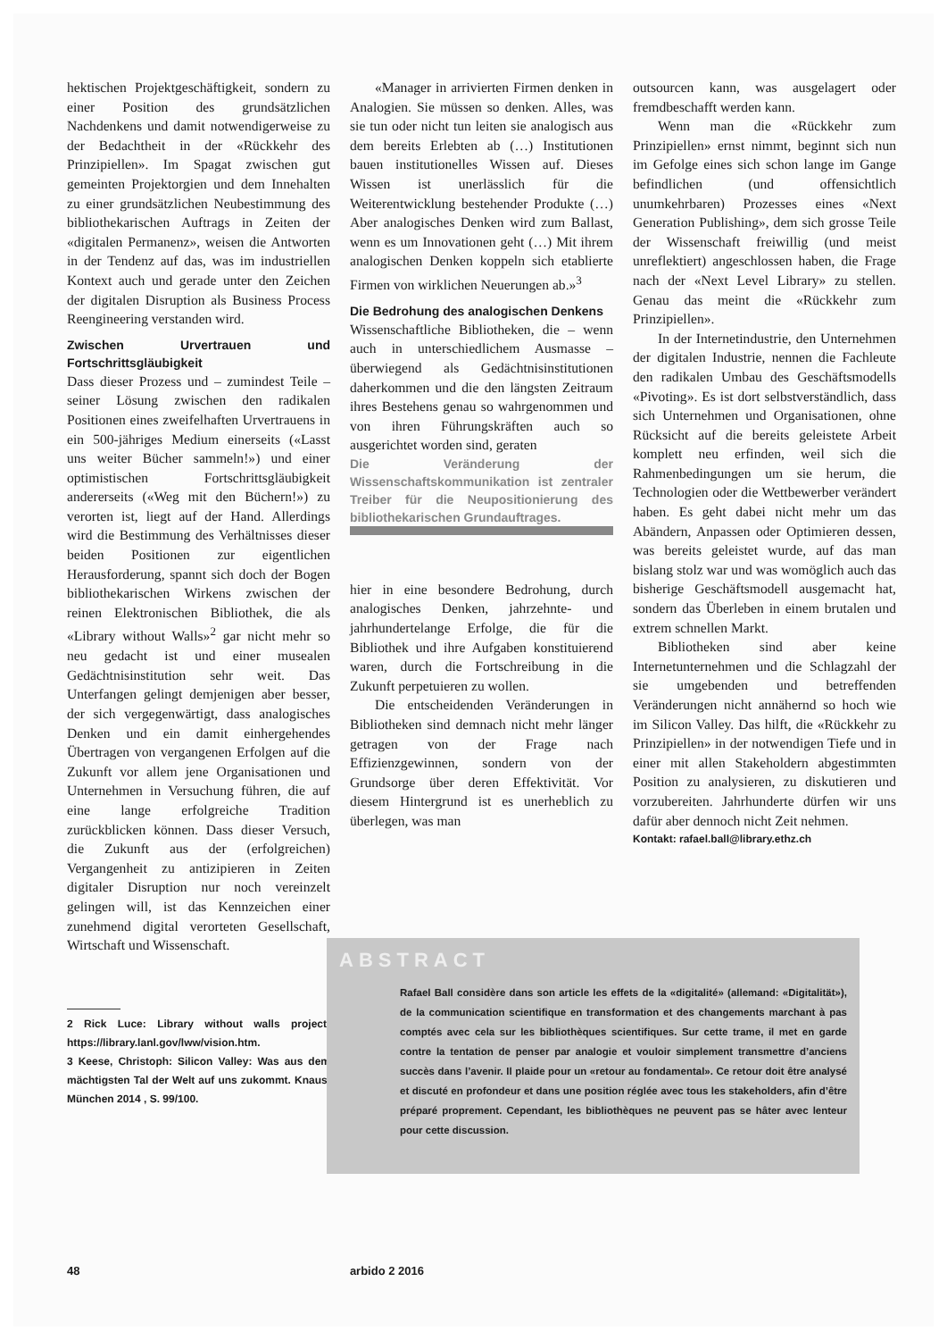hektischen Projektgeschäftigkeit, sondern zu einer Position des grundsätzlichen Nachdenkens und damit notwendigerweise zu der Bedachtheit in der «Rückkehr des Prinzipiellen». Im Spagat zwischen gut gemeinten Projektorgien und dem Innehalten zu einer grundsätzlichen Neubestimmung des bibliothekarischen Auftrags in Zeiten der «digitalen Permanenz», weisen die Antworten in der Tendenz auf das, was im industriellen Kontext auch und gerade unter den Zeichen der digitalen Disruption als Business Process Reengineering verstanden wird.
Zwischen Urvertrauen und Fortschrittsgläubigkeit
Dass dieser Prozess und – zumindest Teile – seiner Lösung zwischen den radikalen Positionen eines zweifelhaften Urvertrauens in ein 500-jähriges Medium einerseits («Lasst uns weiter Bücher sammeln!») und einer optimistischen Fortschrittsgläubigkeit andererseits («Weg mit den Büchern!») zu verorten ist, liegt auf der Hand. Allerdings wird die Bestimmung des Verhältnisses dieser beiden Positionen zur eigentlichen Herausforderung, spannt sich doch der Bogen bibliothekarischen Wirkens zwischen der reinen Elektronischen Bibliothek, die als «Library without Walls»<sup>2</sup> gar nicht mehr so neu gedacht ist und einer musealen Gedächtnisinstitution sehr weit. Das Unterfangen gelingt demjenigen aber besser, der sich vergegenwärtigt, dass analogisches Denken und ein damit einhergehendes Übertragen von vergangenen Erfolgen auf die Zukunft vor allem jene Organisationen und Unternehmen in Versuchung führen, die auf eine lange erfolgreiche Tradition zurückblicken können. Dass dieser Versuch, die Zukunft aus der (erfolgreichen) Vergangenheit zu antizipieren in Zeiten digitaler Disruption nur noch vereinzelt gelingen will, ist das Kennzeichen einer zunehmend digital verorteten Gesellschaft, Wirtschaft und Wissenschaft.
2 Rick Luce: Library without walls project: https://library.lanl.gov/lww/vision.htm.
3 Keese, Christoph: Silicon Valley: Was aus dem mächtigsten Tal der Welt auf uns zukommt. Knaus. München 2014 , S. 99/100.
«Manager in arrivierten Firmen denken in Analogien. Sie müssen so denken. Alles, was sie tun oder nicht tun leiten sie analogisch aus dem bereits Erlebten ab (…) Institutionen bauen institutionelles Wissen auf. Dieses Wissen ist unerlässlich für die Weiterentwicklung bestehender Produkte (…) Aber analogisches Denken wird zum Ballast, wenn es um Innovationen geht (…) Mit ihrem analogischen Denken koppeln sich etablierte Firmen von wirklichen Neuerungen ab.»<sup>3</sup>
Die Bedrohung des analogischen Denkens
Wissenschaftliche Bibliotheken, die – wenn auch in unterschiedlichem Ausmasse – überwiegend als Gedächtnisinstitutionen daherkommen und die den längsten Zeitraum ihres Bestehens genau so wahrgenommen und von ihren Führungskräften auch so ausgerichtet worden sind, geraten
Die Veränderung der Wissenschaftskommunikation ist zentraler Treiber für die Neupositionierung des bibliothekarischen Grundauftrages.
hier in eine besondere Bedrohung, durch analogisches Denken, jahrzehnte- und jahrhundertelange Erfolge, die für die Bibliothek und ihre Aufgaben konstituierend waren, durch die Fortschreibung in die Zukunft perpetuieren zu wollen.
Die entscheidenden Veränderungen in Bibliotheken sind demnach nicht mehr länger getragen von der Frage nach Effizienzgewinnen, sondern von der Grundsorge über deren Effektivität. Vor diesem Hintergrund ist es unerheblich zu überlegen, was man
outsourcen kann, was ausgelagert oder fremdbeschafft werden kann.
Wenn man die «Rückkehr zum Prinzipiellen» ernst nimmt, beginnt sich nun im Gefolge eines sich schon lange im Gange befindlichen (und offensichtlich unumkehrbaren) Prozesses eines «Next Generation Publishing», dem sich grosse Teile der Wissenschaft freiwillig (und meist unreflektiert) angeschlossen haben, die Frage nach der «Next Level Library» zu stellen. Genau das meint die «Rückkehr zum Prinzipiellen».
In der Internetindustrie, den Unternehmen der digitalen Industrie, nennen die Fachleute den radikalen Umbau des Geschäftsmodells «Pivoting». Es ist dort selbstverständlich, dass sich Unternehmen und Organisationen, ohne Rücksicht auf die bereits geleistete Arbeit komplett neu erfinden, weil sich die Rahmenbedingungen um sie herum, die Technologien oder die Wettbewerber verändert haben. Es geht dabei nicht mehr um das Abändern, Anpassen oder Optimieren dessen, was bereits geleistet wurde, auf das man bislang stolz war und was womöglich auch das bisherige Geschäftsmodell ausgemacht hat, sondern das Überleben in einem brutalen und extrem schnellen Markt.
Bibliotheken sind aber keine Internetunternehmen und die Schlagzahl der sie umgebenden und betreffenden Veränderungen nicht annähernd so hoch wie im Silicon Valley. Das hilft, die «Rückkehr zu Prinzipiellen» in der notwendigen Tiefe und in einer mit allen Stakeholdern abgestimmten Position zu analysieren, zu diskutieren und vorzubereiten. Jahrhunderte dürfen wir uns dafür aber dennoch nicht Zeit nehmen.
Kontakt: rafael.ball@library.ethz.ch
ABSTRACT
Rafael Ball considère dans son article les effets de la «digitalité» (allemand: «Digitalität»), de la communication scientifique en transformation et des changements marchant à pas comptés avec cela sur les bibliothèques scientifiques. Sur cette trame, il met en garde contre la tentation de penser par analogie et vouloir simplement transmettre d’anciens succès dans l’avenir. Il plaide pour un «retour au fondamental». Ce retour doit être analysé et discuté en profondeur et dans une position réglée avec tous les stakeholders, afin d’être préparé proprement. Cependant, les bibliothèques ne peuvent pas se hâter avec lenteur pour cette discussion.
48 arbido 2 2016